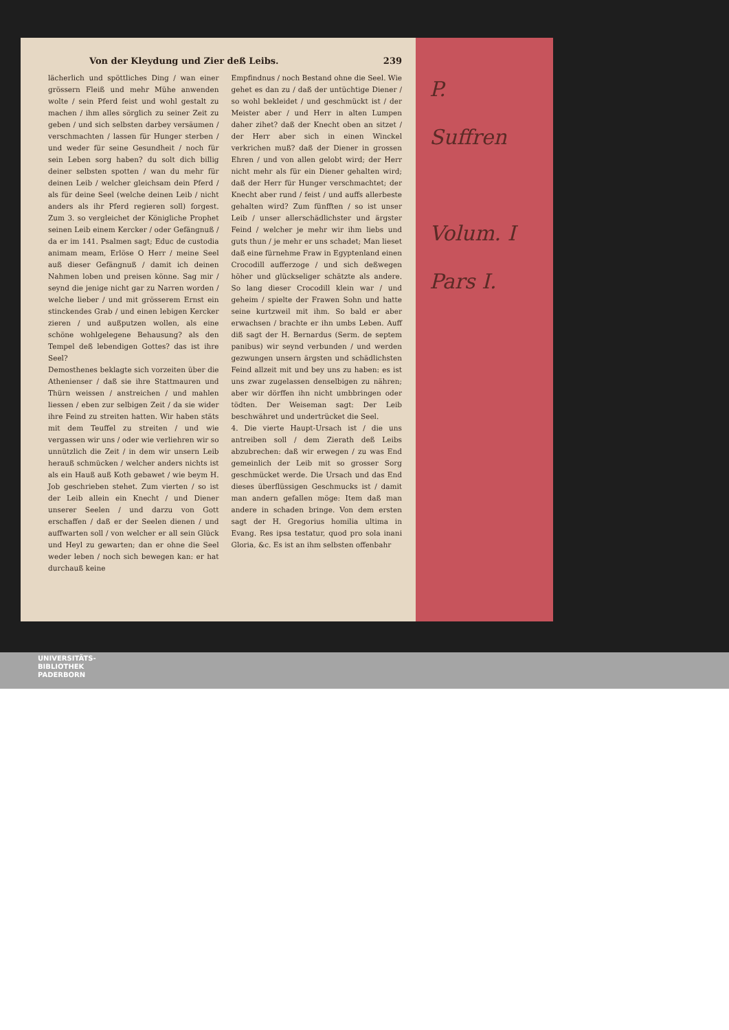Von der Kleydung und Zier deß Leibs. 239
lächerlich und spöttliches Ding / wan einer grössern Fleiß und mehr Mühe anwenden wolte / sein Pferd feist und wohl gestalt zu machen / ihm alles sörglich zu seiner Zeit zu geben / und sich selbsten darbey versäumen / verschmachten / lassen für Hunger sterben / und weder für seine Gesundheit / noch für sein Leben sorg haben? du solt dich billig deiner selbsten spotten / wan du mehr für deinen Leib / welcher gleichsam dein Pferd / als für deine Seel (welche deinen Leib / nicht anders als ihr Pferd regieren soll) forgest. Zum 3. so vergleichet der Königliche Prophet seinen Leib einem Kercker / oder Gefängnuß / da er im 141. Psalmen sagt; Educ de custodia animam meam, Erlöse O Herr / meine Seel auß dieser Gefängnuß / damit ich deinen Nahmen loben und preisen könne. Sag mir / seynd die jenige nicht gar zu Narren worden / welche lieber / und mit grösserem Ernst ein stinckendes Grab / und einen lebigen Kercker zieren / und außputzen wollen, als eine schöne wohlgelegene Behausung? als den Tempel deß lebendigen Gottes? das ist ihre Seel?
Demosthenes beklagte sich vorzeiten über die Athenienser / daß sie ihre Stattmauren und Thürn weissen / anstreichen / und mahlen liessen / eben zur selbigen Zeit / da sie wider ihre Feind zu streiten hatten. Wir haben stäts mit dem Teuffel zu streiten / und wie vergassen wir uns / oder wie verliehren wir so unnützlich die Zeit / in dem wir unsern Leib herauß schmücken / welcher anders nichts ist als ein Hauß auß Koth gebawet / wie beym H. Job geschrieben stehet. Zum vierten / so ist der Leib allein ein Knecht / und Diener unserer Seelen / und darzu von Gott erschaffen / daß er der Seelen dienen / und auffwarten soll / von welcher er all sein Glück und Heyl zu gewarten; dan er ohne die Seel weder leben / noch sich bewegen kan: er hat durchauß keine
Empfindnus / noch Bestand ohne die Seel. Wie gehet es dan zu / daß der untüchtige Diener / so wohl bekleidet / und geschmückt ist / der Meister aber / und Herr in alten Lumpen daher zihet? daß der Knecht oben an sitzet / der Herr aber sich in einen Winckel verkrichen muß? daß der Diener in grossen Ehren / und von allen gelobt wird; der Herr nicht mehr als für ein Diener gehalten wird; daß der Herr für Hunger verschmachtet; der Knecht aber rund / feist / und auffs allerbeste gehalten wird? Zum fünfften / so ist unser Leib / unser allerschädlichster und ärgster Feind / welcher je mehr wir ihm liebs und guts thun / je mehr er uns schadet; Man lieset daß eine fürnehme Fraw in Egyptenland einen Crocodill aufferzoge / und sich deßwegen höher und glückseliger schätzte als andere. So lang dieser Crocodill klein war / und geheim / spielte der Frawen Sohn und hatte seine kurtzweil mit ihm. So bald er aber erwachsen / brachte er ihn umbs Leben. Auff diß sagt der H. Bernardus (Serm. de septem panibus) wir seynd verbunden / und werden gezwungen unsern ärgsten und schädlichsten Feind allzeit mit und bey uns zu haben: es ist uns zwar zugelassen denselbigen zu nähren; aber wir dörffen ihn nicht umbbringen oder tödten. Der Weiseman sagt: Der Leib beschwähret und undertrücket die Seel.
4. Die vierte Haupt-Ursach ist / die uns antreiben soll / dem Zierath deß Leibs abzubrechen: daß wir erwegen / zu was End gemeinlich der Leib mit so grosser Sorg geschmücket werde. Die Ursach und das End dieses überflüssigen Geschmucks ist / damit man andern gefallen möge: Item daß man andere in schaden bringe. Von dem ersten sagt der H. Gregorius homilia ultima in Evang. Res ipsa testatur, quod pro sola inani Gloria, &c. Es ist an ihm selbsten offenbahr
P.
Suffren
Volum. I
Pars I.
UNIVERSITÄTS-
BIBLIOTHEK
PADERBORN